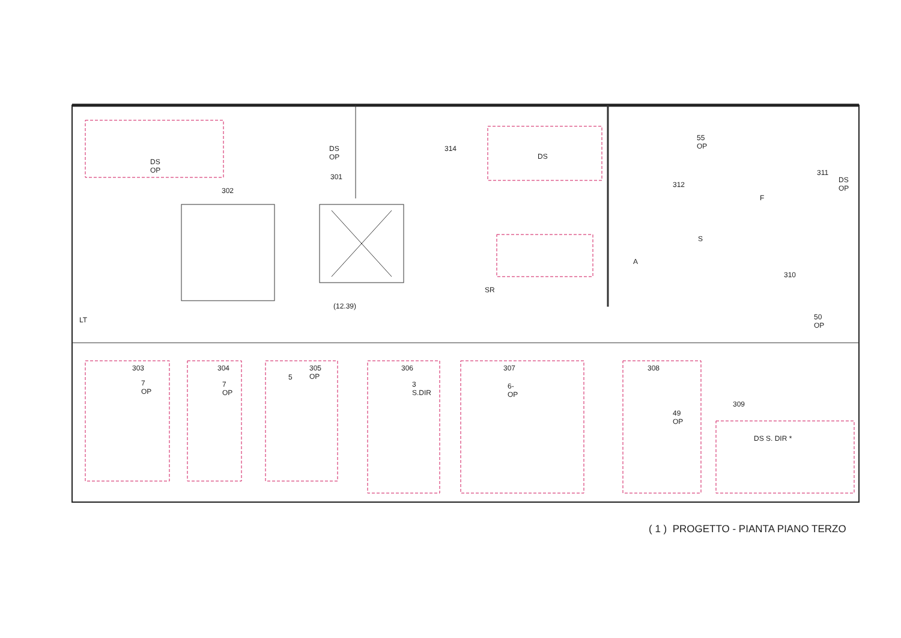314
301
DS
OP
DS
OP
302
DS
55
OP
311
DS
OP
312
F
S
A
310
SR
(12.39)
LT
50
OP
303
7
OP
304
7
OP
5
305
OP
306
3
S.DIR
307
6-
OP
308
309
49
OP
DS S. DIR *
( 1 ) PROGETTO - PIANTA PIANO TERZO